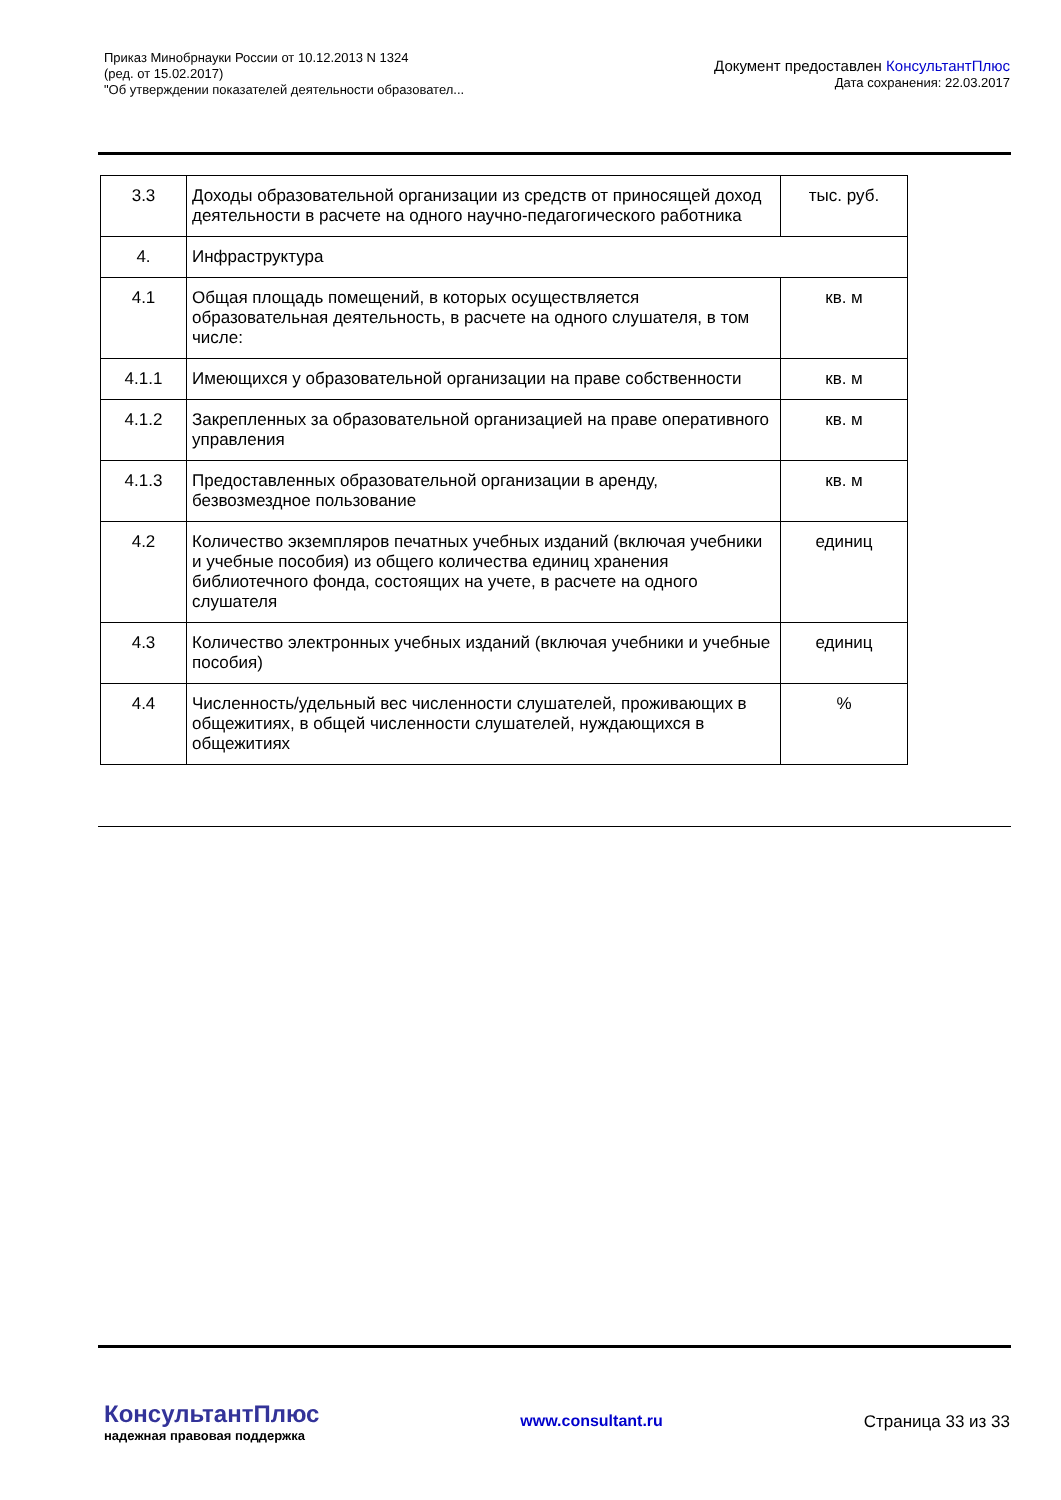Приказ Минобрнауки России от 10.12.2013 N 1324
(ред. от 15.02.2017)
"Об утверждении показателей деятельности образовател...
Документ предоставлен КонсультантПлюс
Дата сохранения: 22.03.2017
| 3.3 | Доходы образовательной организации из средств от приносящей доход деятельности в расчете на одного научно-педагогического работника | тыс. руб. |
| 4. | Инфраструктура | |
| 4.1 | Общая площадь помещений, в которых осуществляется образовательная деятельность, в расчете на одного слушателя, в том числе: | кв. м |
| 4.1.1 | Имеющихся у образовательной организации на праве собственности | кв. м |
| 4.1.2 | Закрепленных за образовательной организацией на праве оперативного управления | кв. м |
| 4.1.3 | Предоставленных образовательной организации в аренду, безвозмездное пользование | кв. м |
| 4.2 | Количество экземпляров печатных учебных изданий (включая учебники и учебные пособия) из общего количества единиц хранения библиотечного фонда, состоящих на учете, в расчете на одного слушателя | единиц |
| 4.3 | Количество электронных учебных изданий (включая учебники и учебные пособия) | единиц |
| 4.4 | Численность/удельный вес численности слушателей, проживающих в общежитиях, в общей численности слушателей, нуждающихся в общежитиях | % |
КонсультантПлюс
надежная правовая поддержка
www.consultant.ru Страница 33 из 33